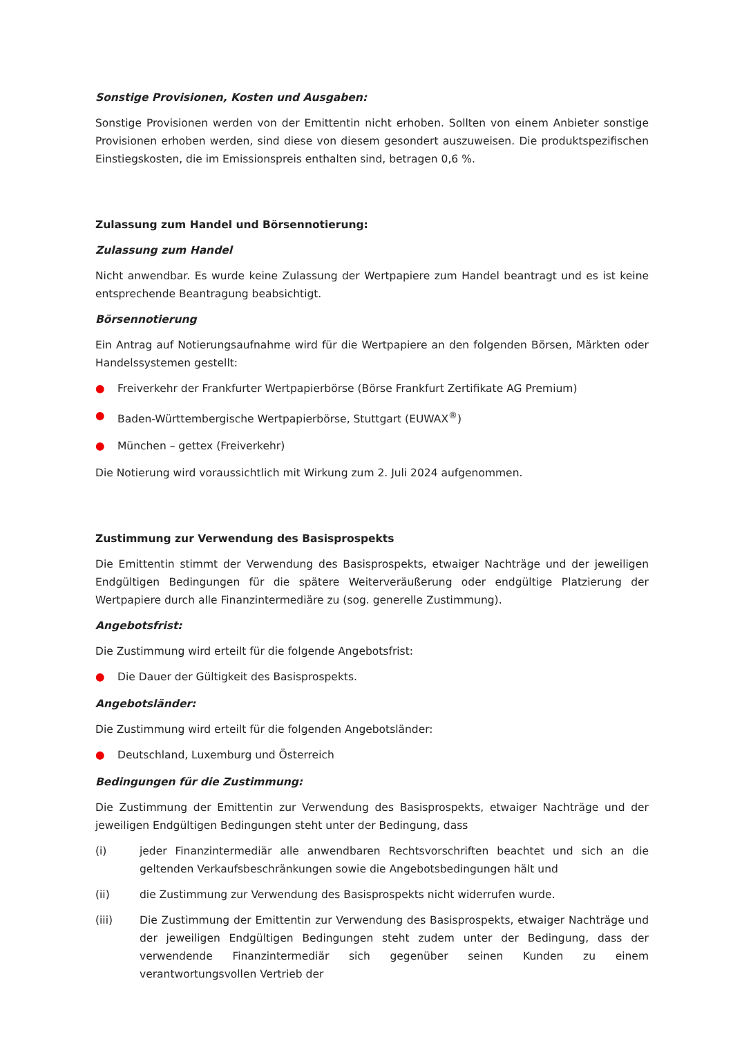Sonstige Provisionen, Kosten und Ausgaben:
Sonstige Provisionen werden von der Emittentin nicht erhoben. Sollten von einem Anbieter sonstige Provisionen erhoben werden, sind diese von diesem gesondert auszuweisen. Die produktspezifischen Einstiegskosten, die im Emissionspreis enthalten sind, betragen 0,6 %.
Zulassung zum Handel und Börsennotierung:
Zulassung zum Handel
Nicht anwendbar. Es wurde keine Zulassung der Wertpapiere zum Handel beantragt und es ist keine entsprechende Beantragung beabsichtigt.
Börsennotierung
Ein Antrag auf Notierungsaufnahme wird für die Wertpapiere an den folgenden Börsen, Märkten oder Handelssystemen gestellt:
● Freiverkehr der Frankfurter Wertpapierbörse (Börse Frankfurt Zertifikate AG Premium)
● Baden-Württembergische Wertpapierbörse, Stuttgart (EUWAX<sup>®</sup>)
● München – gettex (Freiverkehr)
Die Notierung wird voraussichtlich mit Wirkung zum 2. Juli 2024 aufgenommen.
Zustimmung zur Verwendung des Basisprospekts
Die Emittentin stimmt der Verwendung des Basisprospekts, etwaiger Nachträge und der jeweiligen Endgültigen Bedingungen für die spätere Weiterveräußerung oder endgültige Platzierung der Wertpapiere durch alle Finanzintermediäre zu (sog. generelle Zustimmung).
Angebotsfrist:
Die Zustimmung wird erteilt für die folgende Angebotsfrist:
● Die Dauer der Gültigkeit des Basisprospekts.
Angebotsländer:
Die Zustimmung wird erteilt für die folgenden Angebotsländer:
● Deutschland, Luxemburg und Österreich
Bedingungen für die Zustimmung:
Die Zustimmung der Emittentin zur Verwendung des Basisprospekts, etwaiger Nachträge und der jeweiligen Endgültigen Bedingungen steht unter der Bedingung, dass
(i) jeder Finanzintermediär alle anwendbaren Rechtsvorschriften beachtet und sich an die geltenden Verkaufsbeschränkungen sowie die Angebotsbedingungen hält und
(ii) die Zustimmung zur Verwendung des Basisprospekts nicht widerrufen wurde.
(iii) Die Zustimmung der Emittentin zur Verwendung des Basisprospekts, etwaiger Nachträge und der jeweiligen Endgültigen Bedingungen steht zudem unter der Bedingung, dass der verwendende Finanzintermediär sich gegenüber seinen Kunden zu einem verantwortungsvollen Vertrieb der